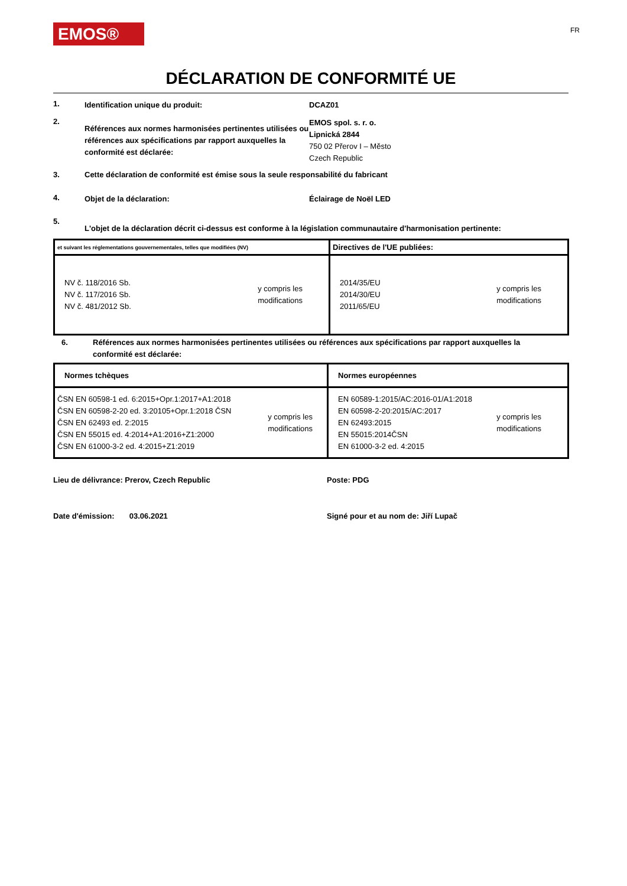EMOS®
FR
DÉCLARATION DE CONFORMITÉ UE
1.
Identification unique du produit: DCAZ01
2.
Références aux normes harmonisées pertinentes utilisées ou références aux spécifications par rapport auxquelles la conformité est déclarée:
EMOS spol. s. r. o.
Lipnická 2844
750 02 Přerov I – Město
Czech Republic
3. Cette déclaration de conformité est émise sous la seule responsabilité du fabricant
4.
Objet de la déclaration: Éclairage de Noël LED
5.
L'objet de la déclaration décrit ci-dessus est conforme à la législation communautaire d'harmonisation pertinente:
| et suivant les réglementations gouvernementales, telles que modifiées (NV) | Directives de l'UE publiées: |
| NV č. 118/2016 Sb. NV č. 117/2016 Sb. NV č. 481/2012 Sb. y compris les modifications | 2014/35/EU 2014/30/EU 2011/65/EU y compris les modifications |
6. Références aux normes harmonisées pertinentes utilisées ou références aux spécifications par rapport auxquelles la conformité est déclarée:
| Normes tchèques | Normes européennes |
| ČSN EN 60598-1 ed. 6:2015+Opr.1:2017+A1:2018 ČSN EN 60598-2-20 ed. 3:20105+Opr.1:2018 ČSN ČSN EN 62493 ed. 2:2015 ČSN EN 55015 ed. 4:2014+A1:2016+Z1:2000 ČSN EN 61000-3-2 ed. 4:2015+Z1:2019 y compris les modifications | EN 60589-1:2015/AC:2016-01/A1:2018 EN 60598-2-20:2015/AC:2017 EN 62493:2015 EN 55015:2014ČSN EN 61000-3-2 ed. 4:2015 y compris les modifications |
Lieu de délivrance: Prerov, Czech Republic Poste: PDG
Date d'émission: 03.06.2021 Signé pour et au nom de: Jiří Lupač